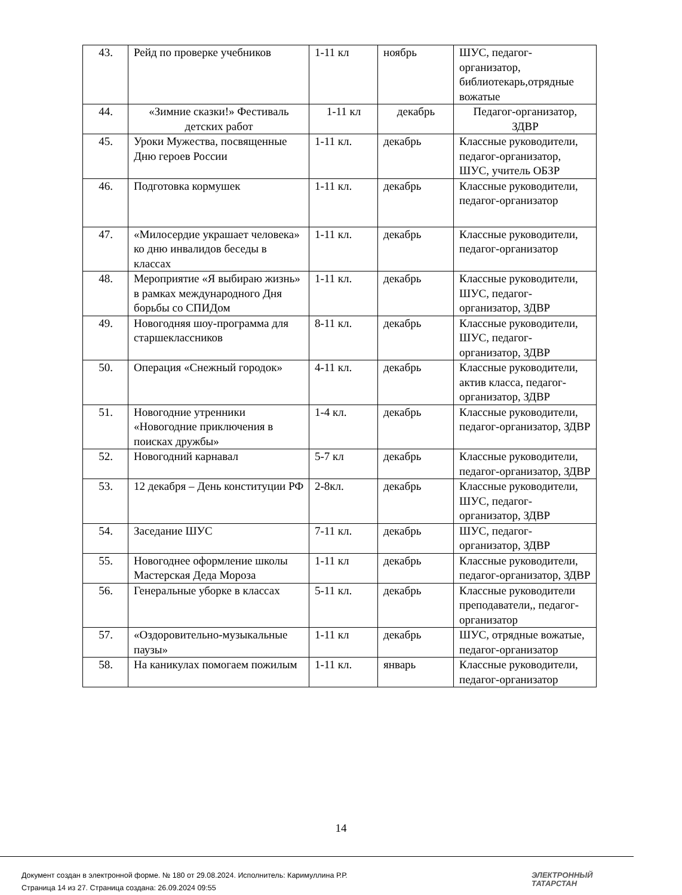| 43. | Рейд по проверке учебников | 1-11 кл | ноябрь | ШУС, педагог-организатор, библиотекарь,отрядные вожатые |
| 44. | «Зимние сказки!» Фестиваль детских работ | 1-11 кл | декабрь | Педагог-организатор, ЗДВР |
| 45. | Уроки Мужества, посвященные Дню героев России | 1-11 кл. | декабрь | Классные руководители, педагог-организатор, ШУС, учитель ОБЗР |
| 46. | Подготовка кормушек | 1-11 кл. | декабрь | Классные руководители, педагог-организатор |
| 47. | «Милосердие украшает человека» ко дню инвалидов беседы в классах | 1-11 кл. | декабрь | Классные руководители, педагог-организатор |
| 48. | Мероприятие «Я выбираю жизнь» в рамках международного Дня борьбы со СПИДом | 1-11 кл. | декабрь | Классные руководители, ШУС, педагог-организатор, ЗДВР |
| 49. | Новогодняя шоу-программа для старшеклассников | 8-11 кл. | декабрь | Классные руководители, ШУС, педагог-организатор, ЗДВР |
| 50. | Операция «Снежный городок» | 4-11 кл. | декабрь | Классные руководители, актив класса, педагог-организатор, ЗДВР |
| 51. | Новогодние утренники «Новогодние приключения в поисках дружбы» | 1-4 кл. | декабрь | Классные руководители, педагог-организатор, ЗДВР |
| 52. | Новогодний карнавал | 5-7 кл | декабрь | Классные руководители, педагог-организатор, ЗДВР |
| 53. | 12 декабря – День конституции РФ | 2-8кл. | декабрь | Классные руководители, ШУС, педагог-организатор, ЗДВР |
| 54. | Заседание ШУС | 7-11 кл. | декабрь | ШУС, педагог-организатор, ЗДВР |
| 55. | Новогоднее оформление школы Мастерская Деда Мороза | 1-11 кл | декабрь | Классные руководители, педагог-организатор, ЗДВР |
| 56. | Генеральные уборке в классах | 5-11 кл. | декабрь | Классные руководители преподаватели,, педагог-организатор |
| 57. | «Оздоровительно-музыкальные паузы» | 1-11 кл | декабрь | ШУС, отрядные вожатые, педагог-организатор |
| 58. | На каникулах помогаем пожилым | 1-11 кл. | январь | Классные руководители, педагог-организатор |
14
Документ создан в электронной форме. № 180 от 29.08.2024. Исполнитель: Каримуллина Р.Р.
Страница 14 из 27. Страница создана: 26.09.2024 09:55
ЭЛЕКТРОННЫЙ
ТАТАРСТАН